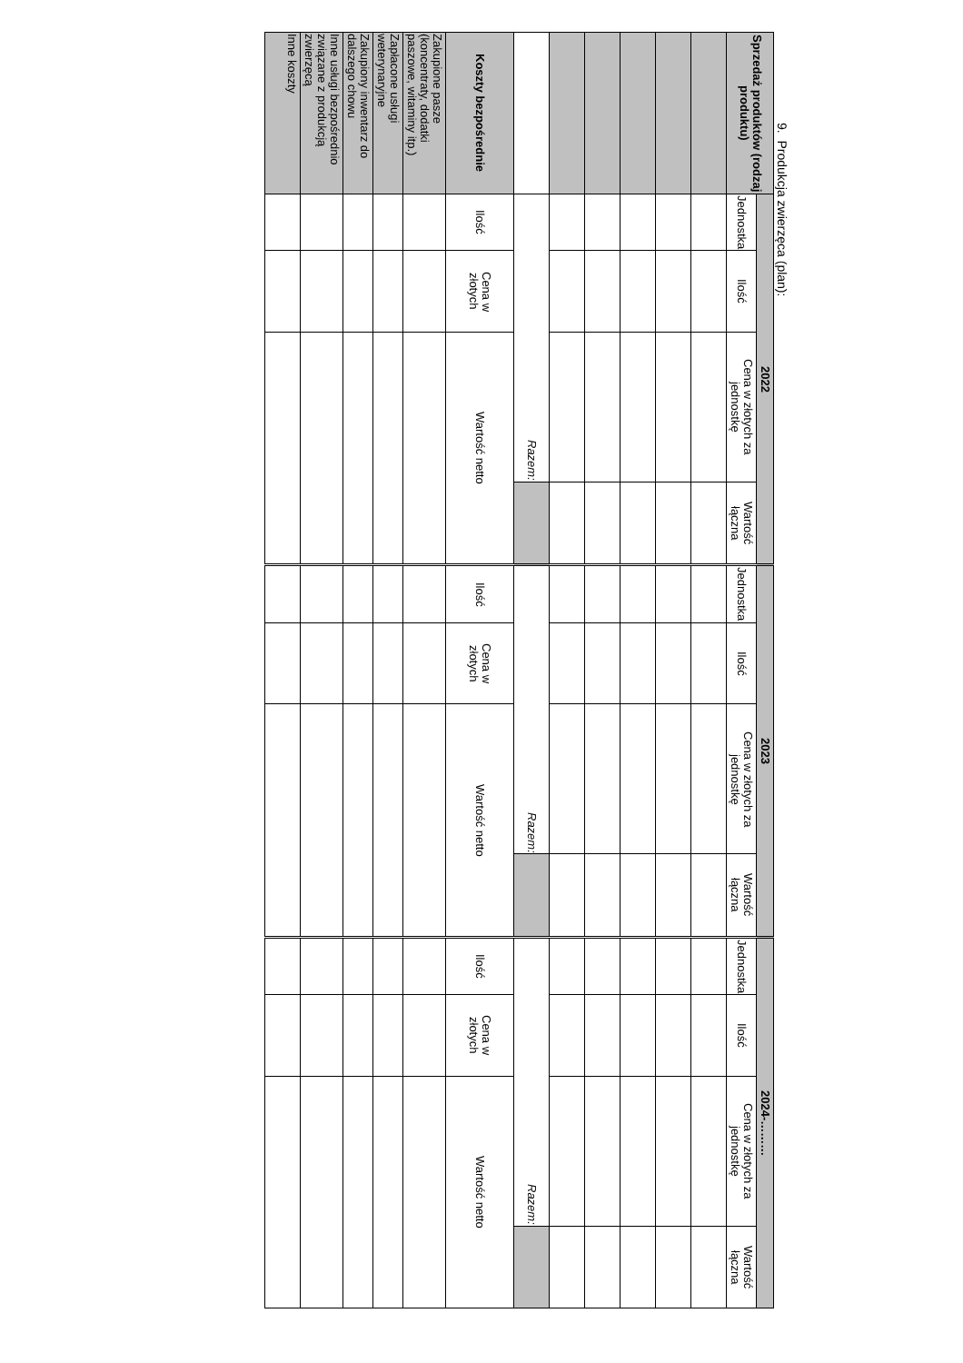9. Produkcja zwierzęca (plan):
| Sprzedaż produktów (rodzaj produktu) | 2022 | | | | 2023 | | | | 2024-……… | | | |
| --- | --- | --- | --- | --- | --- | --- | --- | --- | --- | --- | --- | --- |
| | Jednostka | Ilość | Cena w złotych za jednostkę | Wartość łączna | Jednostka | Ilość | Cena w złotych za jednostkę | Wartość łączna | Jednostka | Ilość | Cena w złotych za jednostkę | Wartość łączna |
| | Razem: | | | | Razem: | | | | Razem: | | | |
| Koszty bezpośrednie | Ilość | Cena w złotych | Wartość netto | | Ilość | Cena w złotych | Wartość netto | | Ilość | Cena w złotych | Wartość netto | |
| Zakupione pasze (koncentraty, dodatki paszowe, witaminy itp.) | | | | | | | | | | | | |
| Zapłacone usługi weterynaryjne | | | | | | | | | | | | |
| Zakupiony inwentarz do dalszego chowu | | | | | | | | | | | | |
| Inne usługi bezpośrednio związane z produkcją zwierzęcą | | | | | | | | | | | | |
| Inne koszty | | | | | | | | | | | | |